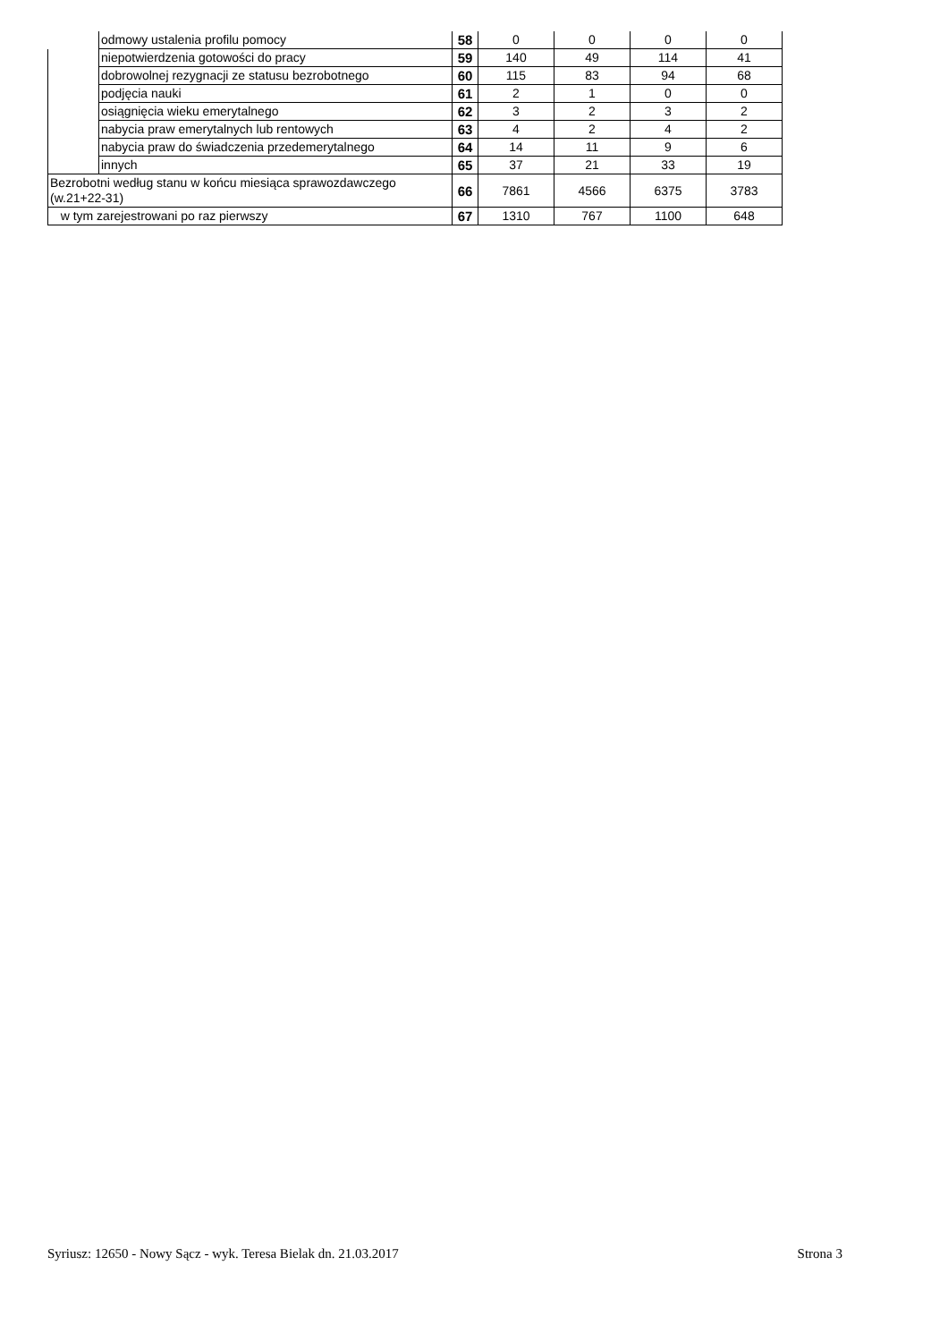| | odmowy ustalenia profilu pomocy | 58 | 0 | 0 | 0 | 0 |
| | niepotwierdzenia gotowości do pracy | 59 | 140 | 49 | 114 | 41 |
| | dobrowolnej rezygnacji ze statusu bezrobotnego | 60 | 115 | 83 | 94 | 68 |
| | podjęcia nauki | 61 | 2 | 1 | 0 | 0 |
| | osiągnięcia wieku emerytalnego | 62 | 3 | 2 | 3 | 2 |
| | nabycia praw emerytalnych lub rentowych | 63 | 4 | 2 | 4 | 2 |
| | nabycia praw do świadczenia przedemerytalnego | 64 | 14 | 11 | 9 | 6 |
| | innych | 65 | 37 | 21 | 33 | 19 |
| Bezrobotni według stanu w końcu miesiąca sprawozdawczego (w.21+22-31) | | 66 | 7861 | 4566 | 6375 | 3783 |
| w tym zarejestrowani po raz pierwszy | | 67 | 1310 | 767 | 1100 | 648 |
Syriusz: 12650 - Nowy Sącz - wyk. Teresa Bielak dn. 21.03.2017 Strona 3